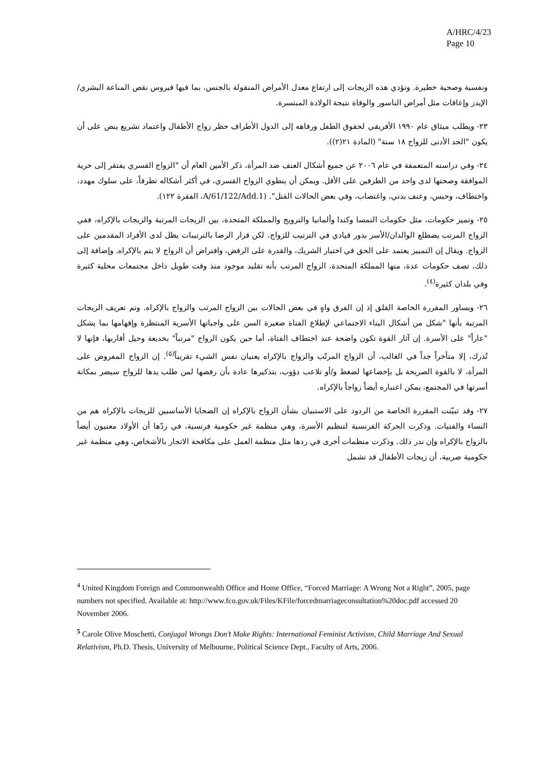A/HRC/4/23
Page 10
ونفسية وصحية خطيرة. وتؤدي هذه الزيجات إلى ارتفاع معدل الأمراض المنقولة بالجنس، بما فيها فيروس نقص المناعة البشري/الإيدز وإعاقات مثل أمراض الناسور والوفاة نتيجة الولادة المبتسرة.
٢٣- ويطلب ميثاق عام ١٩٩٠ الأفريقي لحقوق الطفل ورفاهه إلى الدول الأطراف حظر زواج الأطفال واعتماد تشريع ينص على أن يكون "الحد الأدنى للزواج ١٨ سنة" (المادة ٢١(٢)).
٢٤- وفي دراسته المتعمقة في عام ٢٠٠٦ عن جميع أشكال العنف ضد المرأة، ذكر الأمين العام أن "الزواج القسري يفتقر إلى حرية الموافقة وصحتها لدى واحد من الطرفين على الأقل. ويمكن أن ينطوي الزواج القسري، في أكثر أشكاله تطرفاً، على سلوك مهدد، واختطاف، وحبس، وعنف بدني، واغتصاب، وفي بعض الحالات القتل". (A/61/122/Add.1، الفقرة ١٢٢).
٢٥- وتميز حكومات، مثل حكومات النمسا وكندا وألمانيا والنرويج والمملكة المتحدة، بين الزيجات المرتبة والزيجات بالإكراه، ففي الزواج المرتب يضطلع الوالدان/الأسر بدور قيادي في الترتيب للزواج، لكن قرار الرضا بالترتيبات يظل لدى الأفراد المقدمين على الزواج. ويقال إن التمييز يعتمد على الحق في اختيار الشريك، والقدرة على الرفض، وافتراض أن الزواج لا يتم بالإكراه. وإضافة إلى ذلك، تصف حكومات عدة، منها المملكة المتحدة، الزواج المرتب بأنه تقليد موجود منذ وقت طويل داخل مجتمعات محلية كثيرة وفي بلدان كثيرة<sup>(٤)</sup>.
٢٦- ويساور المقررة الخاصة القلق إذ إن الفرق واهٍ في بعض الحالات بين الزواج المرتب والزواج بالإكراه. وتم تعريف الزيجات المرتبة بأنها "شكل من أشكال البناء الاجتماعي لإطلاع الفتاة صغيرة السن على واجباتها الأسرية المنتظرة وإفهامها بما يشكل "عاراً" على الأسرة. إن آثار القوة تكون واضحة عند اختطاف الفتاة، أما حين يكون الزواج "مرتباً" بخديعة وحيل أقاربها، فإنها لا تُدرك، إلا متأخراً جداً في الغالب، أن الزواج المرتّب والزواج بالإكراه يعنيان نفس الشيء تقريباً<sup>(٥)</sup>. إن الزواج المفروض على المرأة، لا بالقوة الصريحة بل بإخضاعها لضغط و/أو تلاعب دؤوب، بتذكيرها عادة بأن رفضها لمن طلب يدها للزواج سيضر بمكانة أسرتها في المجتمع، يمكن اعتباره أيضاً زواجاً بالإكراه.
٢٧- وقد تبيّنت المقررة الخاصة من الردود على الاستبيان بشأن الزواج بالإكراه إن الضحايا الأساسيين للزيجات بالإكراه هم من النساء والفتيات. وذكرت الحركة الفرنسية لتنظيم الأسرة، وهي منظمة غير حكومية فرنسية، في ردّها أن الأولاد معنيون أيضاً بالزواج بالإكراه وإن ندر ذلك. وذكرت منظمات أخرى في ردها مثل منظمة العمل على مكافحة الاتجار بالأشخاص، وهي منظمة غير حكومية صربية، أن زيجات الأطفال قد تشمل
<sup>4</sup> United Kingdom Foreign and Commonwealth Office and Home Office, “Forced Marriage: A Wrong Not a Right”, 2005, page numbers not specified. Available at: http://www.fco.gov.uk/Files/KFile/forcedmarriageconsultation%20doc.pdf accessed 20 November 2006.
<sup>5</sup> Carole Olive Moschetti, Conjugal Wrongs Don’t Make Rights: International Feminist Activism, Child Marriage And Sexual Relativism, Ph.D. Thesis, University of Melbourne, Political Science Dept., Faculty of Arts, 2006.